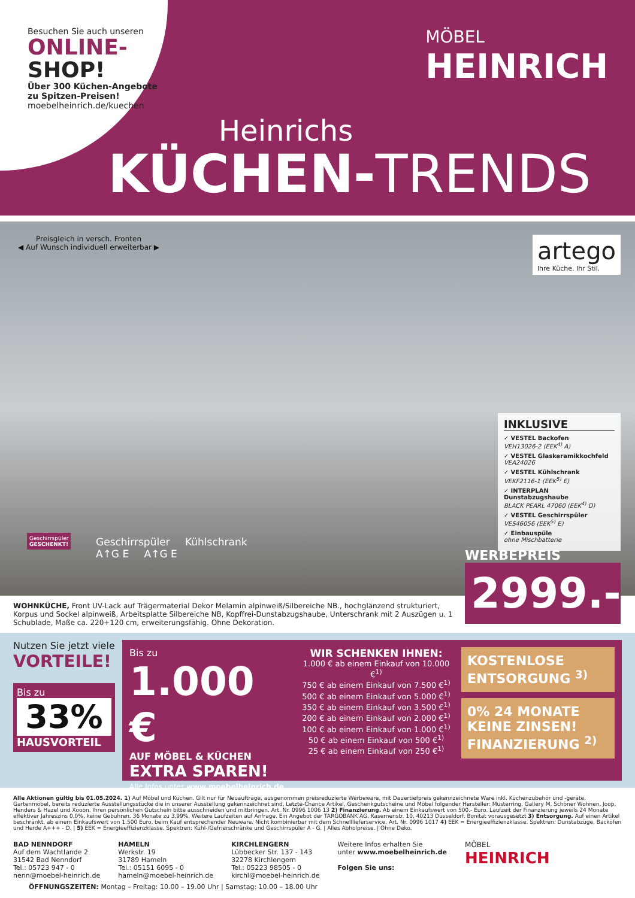Besuchen Sie auch unseren
ONLINE-
SHOP!
Über 300 Küchen-Angebote zu Spitzen-Preisen!
moebelheinrich.de/kuechen
MÖBEL
HEINRICH
Heinrichs
KÜCHEN-TRENDS
Preisgleich in versch. Fronten
◀ Auf Wunsch individuell erweiterbar ▶
artego
Ihre Küche. Ihr Stil.
INKLUSIVE
✓ VESTEL Backofen
VEH13026-2 (EEK<sup>4)</sup> A)
✓ VESTEL Glaskeramikkochfeld
VEA24026
✓ VESTEL Kühlschrank
VEKF2116-1 (EEK<sup>5)</sup> E)
✓ INTERPLAN Dunstabzugshaube
BLACK PEARL 47060 (EEK<sup>4)</sup> D)
✓ VESTEL Geschirrspüler
VES46056 (EEK<sup>5)</sup> E)
✓ Einbauspüle
ohne Mischbatterie
Geschirrspüler
GESCHENKT!
Geschirrspüler Kühlschrank
A↑G E A↑G E
WERBEPREIS
2999.-
WOHNKÜCHE, Front UV-Lack auf Trägermaterial Dekor Melamin alpinweiß/Silbereiche NB., hochglänzend strukturiert, Korpus und Sockel alpinweiß, Arbeitsplatte Silbereiche NB, Kopffrei-Dunstabzugshaube, Unterschrank mit 2 Auszügen u. 1 Schublade, Maße ca. 220+120 cm, erweiterungsfähig. Ohne Dekoration.
Nutzen Sie jetzt viele
VORTEILE!
Bis zu
33%
HAUSVORTEIL
Bis zu
1.000 €
AUF MÖBEL & KÜCHEN
EXTRA SPAREN!
Alle Infos unter www.moebelheinrich.de
WIR SCHENKEN IHNEN:
1.000 € ab einem Einkauf von 10.000 €<sup>1)</sup>
750 € ab einem Einkauf von 7.500 €<sup>1)</sup>
500 € ab einem Einkauf von 5.000 €<sup>1)</sup>
350 € ab einem Einkauf von 3.500 €<sup>1)</sup>
200 € ab einem Einkauf von 2.000 €<sup>1)</sup>
100 € ab einem Einkauf von 1.000 €<sup>1)</sup>
50 € ab einem Einkauf von 500 €<sup>1)</sup>
25 € ab einem Einkauf von 250 €<sup>1)</sup>
KOSTENLOSE ENTSORGUNG <sup>3)</sup>
0% 24 MONATE KEINE ZINSEN!
FINANZIERUNG <sup>2)</sup>
Alle Aktionen gültig bis 01.05.2024. 1) Auf Möbel und Küchen. Gilt nur für Neuaufträge, ausgenommen preisreduzierte Werbeware, mit Dauertiefpreis gekennzeichnete Ware inkl. Küchenzubehör und -geräte, Gartenmöbel, bereits reduzierte Ausstellungsstücke die in unserer Ausstellung gekennzeichnet sind, Letzte-Chance Artikel, Geschenkgutscheine und Möbel folgender Hersteller: Musterring, Gallery M, Schöner Wohnen, Joop, Henders & Hazel und Xooon. Ihren persönlichen Gutschein bitte ausschneiden und mitbringen. Art. Nr. 0996 1006 13 2) Finanzierung. Ab einem Einkaufswert von 500.- Euro. Laufzeit der Finanzierung jeweils 24 Monate effektiver Jahreszins 0,0%, keine Gebühren. 36 Monate zu 3,99%. Weitere Laufzeiten auf Anfrage. Ein Angebot der TARGOBANK AG, Kasernenstr. 10, 40213 Düsseldorf. Bonität vorausgesetzt 3) Entsorgung. Auf einen Artikel beschränkt, ab einem Einkaufswert von 1.500 Euro, beim Kauf entsprechender Neuware. Nicht kombinierbar mit dem Schnelllieferservice. Art. Nr. 0996 1017 4) EEK = Energieeffizienzklasse. Spektren: Dunstabzüge, Backöfen und Herde A+++ - D. | 5) EEK = Energieeffizienzklasse. Spektren: Kühl-/Gefrierschränke und Geschirrspüler A - G. | Alles Abholpreise. | Ohne Deko.
BAD NENNDORF
Auf dem Wachtlande 2
31542 Bad Nenndorf
Tel.: 05723 947 - 0
nenn@moebel-heinrich.de
HAMELN
Werkstr. 19
31789 Hameln
Tel.: 05151 6095 - 0
hameln@moebel-heinrich.de
KIRCHLENGERN
Lübbecker Str. 137 - 143
32278 Kirchlengern
Tel.: 05223 98505 - 0
kirchl@moebel-heinrich.de
Weitere Infos erhalten Sie
unter www.moebelheinrich.de
Folgen Sie uns:
MÖBEL
HEINRICH
ÖFFNUNGSZEITEN: Montag – Freitag: 10.00 – 19.00 Uhr | Samstag: 10.00 – 18.00 Uhr